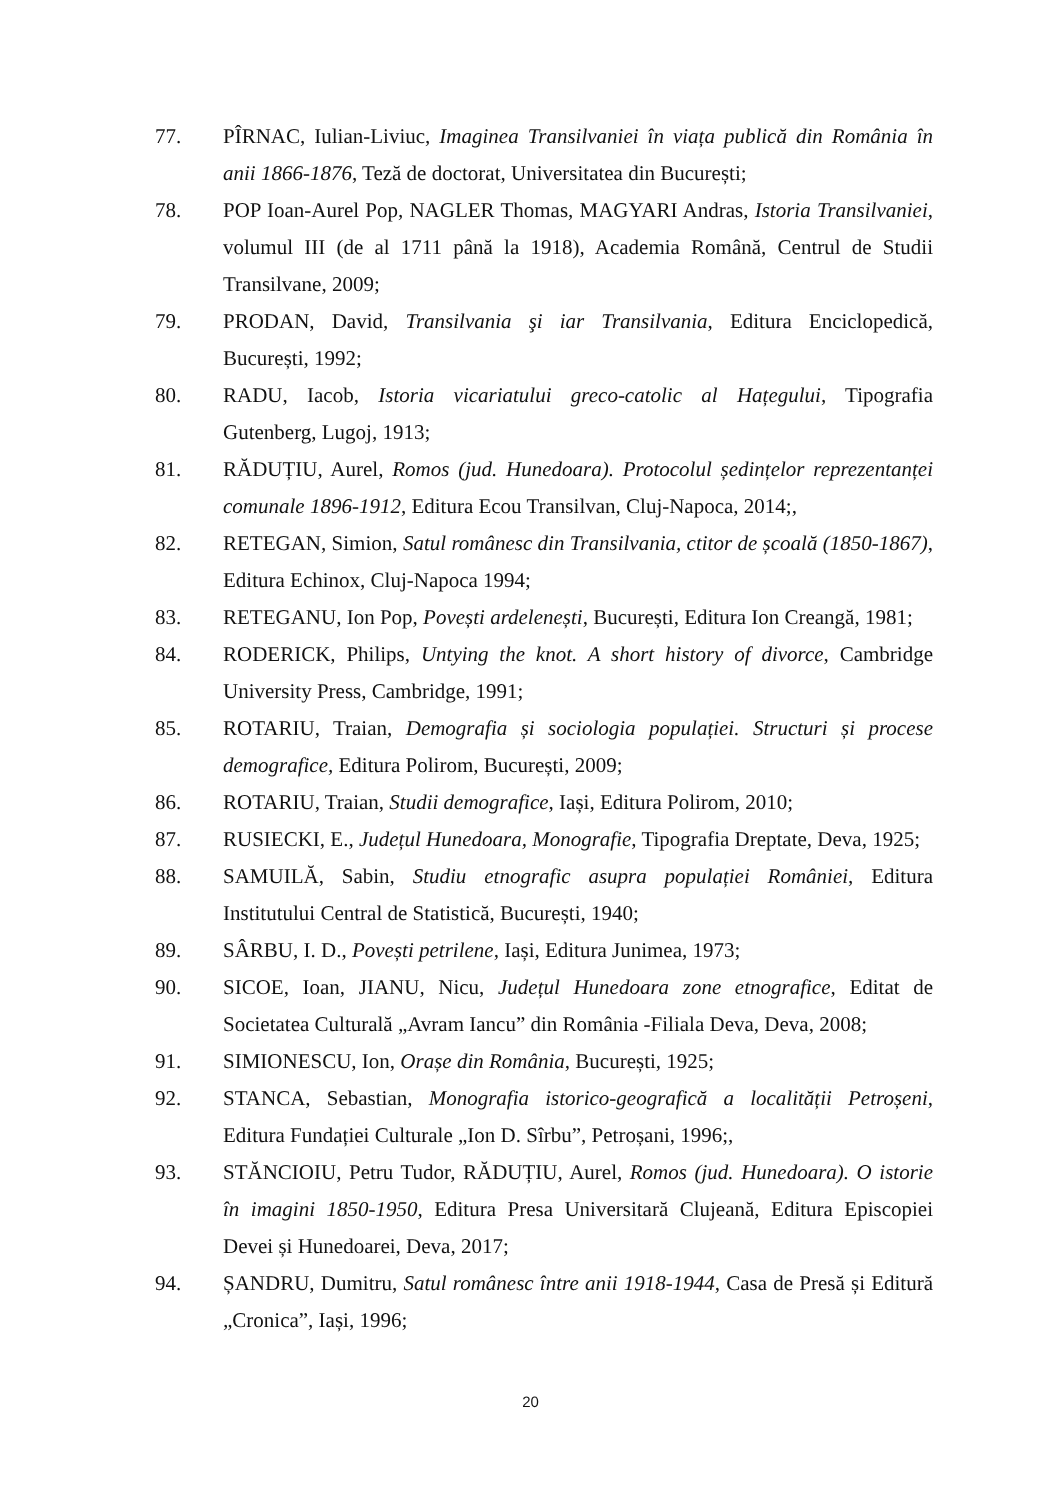77. PÎRNAC, Iulian-Liviuc, Imaginea Transilvaniei în viața publică din România în anii 1866-1876, Teză de doctorat, Universitatea din București;
78. POP Ioan-Aurel Pop, NAGLER Thomas, MAGYARI Andras, Istoria Transilvaniei, volumul III (de al 1711 până la 1918), Academia Română, Centrul de Studii Transilvane, 2009;
79. PRODAN, David, Transilvania şi iar Transilvania, Editura Enciclopedică, București, 1992;
80. RADU, Iacob, Istoria vicariatului greco-catolic al Hațegului, Tipografia Gutenberg, Lugoj, 1913;
81. RĂDUȚIU, Aurel, Romos (jud. Hunedoara). Protocolul ședințelor reprezentanței comunale 1896-1912, Editura Ecou Transilvan, Cluj-Napoca, 2014;,
82. RETEGAN, Simion, Satul românesc din Transilvania, ctitor de școală (1850-1867), Editura Echinox, Cluj-Napoca 1994;
83. RETEGANU, Ion Pop, Povești ardelenești, București, Editura Ion Creangă, 1981;
84. RODERICK, Philips, Untying the knot. A short history of divorce, Cambridge University Press, Cambridge, 1991;
85. ROTARIU, Traian, Demografia și sociologia populației. Structuri și procese demografice, Editura Polirom, București, 2009;
86. ROTARIU, Traian, Studii demografice, Iași, Editura Polirom, 2010;
87. RUSIECKI, E., Județul Hunedoara, Monografie, Tipografia Dreptate, Deva, 1925;
88. SAMUILĂ, Sabin, Studiu etnografic asupra populației României, Editura Institutului Central de Statistică, București, 1940;
89. SÂRBU, I. D., Povești petrilene, Iași, Editura Junimea, 1973;
90. SICOE, Ioan, JIANU, Nicu, Județul Hunedoara zone etnografice, Editat de Societatea Culturală „Avram Iancu” din România -Filiala Deva, Deva, 2008;
91. SIMIONESCU, Ion, Orașe din România, București, 1925;
92. STANCA, Sebastian, Monografia istorico-geografică a localității Petroșeni, Editura Fundației Culturale „Ion D. Sîrbu”, Petroșani, 1996;,
93. STĂNCIOIU, Petru Tudor, RĂDUȚIU, Aurel, Romos (jud. Hunedoara). O istorie în imagini 1850-1950, Editura Presa Universitară Clujeană, Editura Episcopiei Devei și Hunedoarei, Deva, 2017;
94. ȘANDRU, Dumitru, Satul românesc între anii 1918-1944, Casa de Presă și Editură „Cronica”, Iași, 1996;
20